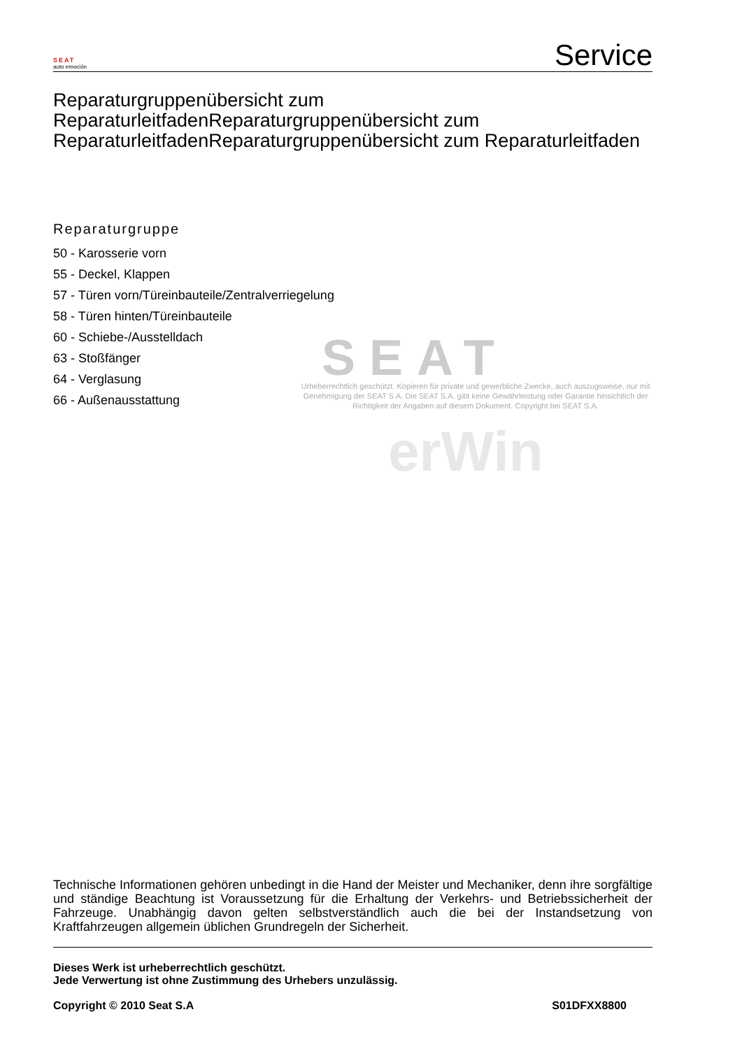SEAT
Urheberrechtlich geschützt. Kopieren für private und gewerbliche Zwecke, auch auszugsweise, nur mit Genehmigung der SEAT S.A. Die SEAT S.A. gibt keine Gewährleistung oder Garantie hinsichtlich der Richtigkeit der Angaben auf diesem Dokument. Copyright bei SEAT S.A.
erWin
SEAT
auto emoción
Service
Reparaturgruppenübersicht zum ReparaturleitfadenReparaturgruppenübersicht zum ReparaturleitfadenReparaturgruppenübersicht zum Reparaturleitfaden
Reparaturgruppe
50 - Karosserie vorn
55 - Deckel, Klappen
57 - Türen vorn/Türeinbauteile/Zentralverriegelung
58 - Türen hinten/Türeinbauteile
60 - Schiebe-/Ausstelldach
63 - Stoßfänger
64 - Verglasung
66 - Außenausstattung
Technische Informationen gehören unbedingt in die Hand der Meister und Mechaniker, denn ihre sorgfältige und ständige Beachtung ist Voraussetzung für die Erhaltung der Verkehrs- und Betriebssicherheit der Fahrzeuge. Unabhängig davon gelten selbstverständlich auch die bei der Instandsetzung von Kraftfahrzeugen allgemein üblichen Grundregeln der Sicherheit.
Dieses Werk ist urheberrechtlich geschützt.
Jede Verwertung ist ohne Zustimmung des Urhebers unzulässig.
Copyright © 2010 Seat S.A S01DFXX8800